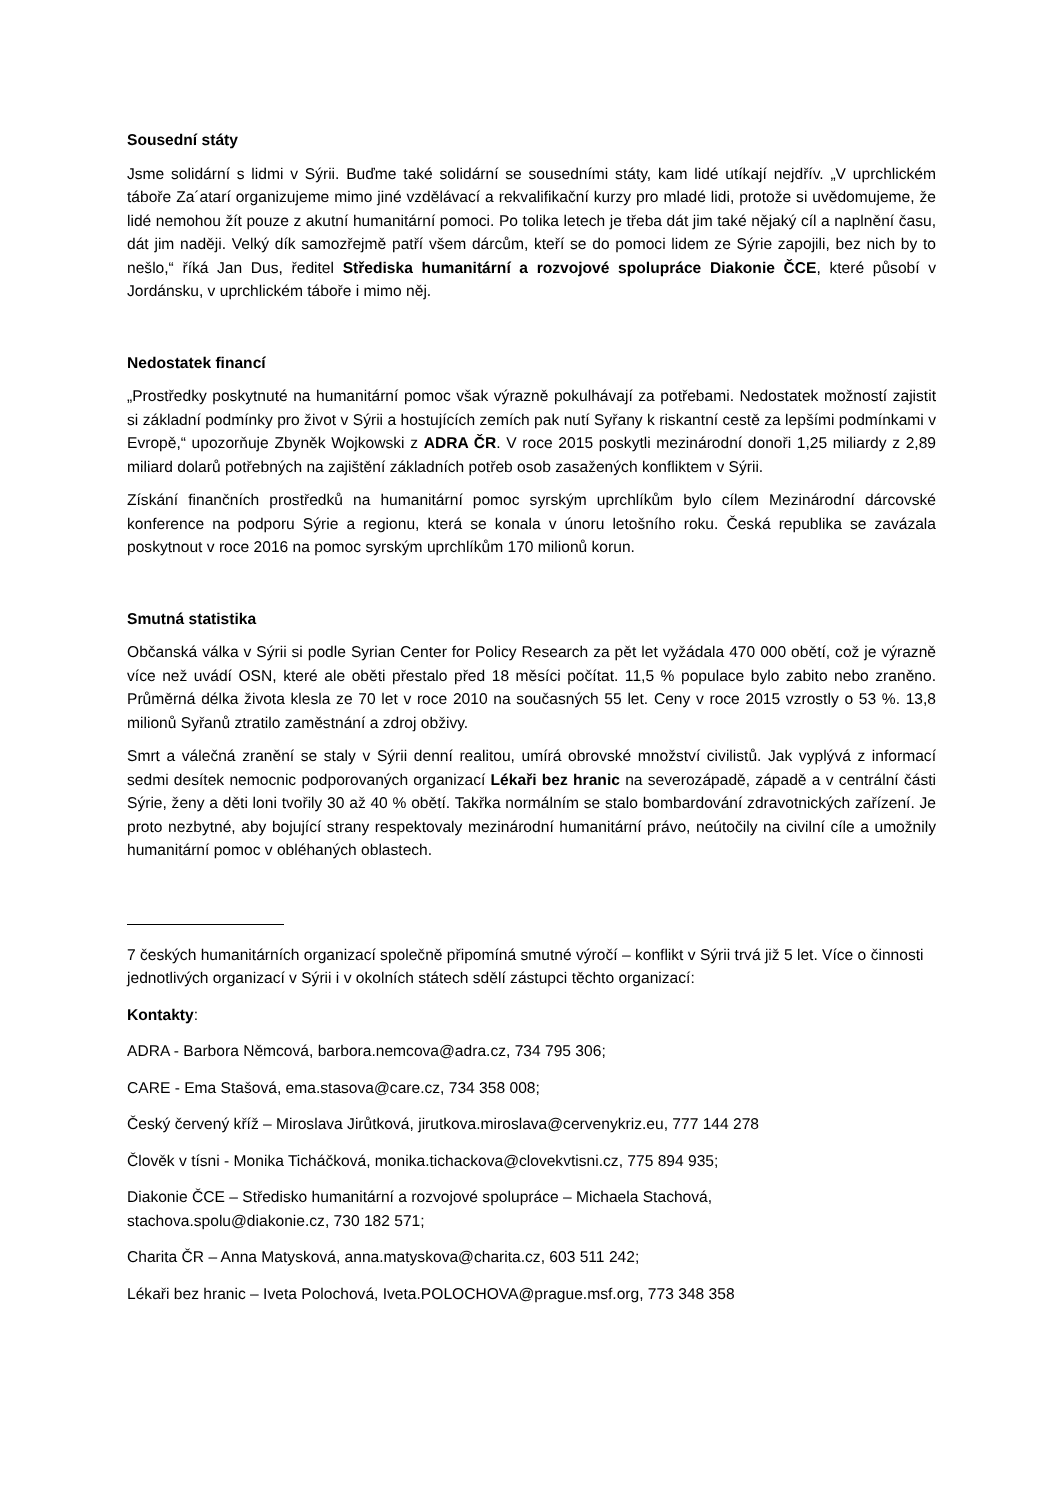Sousední státy
Jsme solidární s lidmi v Sýrii. Buďme také solidární se sousedními státy, kam lidé utíkají nejdřív. „V uprchlickém táboře Za´atarí organizujeme mimo jiné vzdělávací a rekvalifikační kurzy pro mladé lidi, protože si uvědomujeme, že lidé nemohou žít pouze z akutní humanitární pomoci. Po tolika letech je třeba dát jim také nějaký cíl a naplnění času, dát jim naději. Velký dík samozřejmě patří všem dárcům, kteří se do pomoci lidem ze Sýrie zapojili, bez nich by to nešlo,“ říká Jan Dus, ředitel Střediska humanitární a rozvojové spolupráce Diakonie ČCE, které působí v Jordánsku, v uprchlickém táboře i mimo něj.
Nedostatek financí
„Prostředky poskytnuté na humanitární pomoc však výrazně pokulhávají za potřebami. Nedostatek možností zajistit si základní podmínky pro život v Sýrii a hostujících zemích pak nutí Syřany k riskantní cestě za lepšími podmínkami v Evropě,“ upozorňuje Zbyněk Wojkowski z ADRA ČR. V roce 2015 poskytli mezinárodní donoři 1,25 miliardy z 2,89 miliard dolarů potřebných na zajištění základních potřeb osob zasažených konfliktem v Sýrii.
Získání finančních prostředků na humanitární pomoc syrským uprchlíkům bylo cílem Mezinárodní dárcovské konference na podporu Sýrie a regionu, která se konala v únoru letošního roku. Česká republika se zavázala poskytnout v roce 2016 na pomoc syrským uprchlíkům 170 milionů korun.
Smutná statistika
Občanská válka v Sýrii si podle Syrian Center for Policy Research za pět let vyžádala 470 000 obětí, což je výrazně více než uvádí OSN, které ale oběti přestalo před 18 měsíci počítat. 11,5 % populace bylo zabito nebo zraněno. Průměrná délka života klesla ze 70 let v roce 2010 na současných 55 let. Ceny v roce 2015 vzrostly o 53 %. 13,8 milionů Syřanů ztratilo zaměstnání a zdroj obživy.
Smrt a válečná zranění se staly v Sýrii denní realitou, umírá obrovské množství civilistů. Jak vyplývá z informací sedmi desítek nemocnic podporovaných organizací Lékaři bez hranic na severozápadě, západě a v centrální části Sýrie, ženy a děti loni tvořily 30 až 40 % obětí. Takřka normálním se stalo bombardování zdravotnických zařízení. Je proto nezbytné, aby bojující strany respektovaly mezinárodní humanitární právo, neútočily na civilní cíle a umožnily humanitární pomoc v obléhaných oblastech.
7 českých humanitárních organizací společně připomíná smutné výročí – konflikt v Sýrii trvá již 5 let. Více o činnosti jednotlivých organizací v Sýrii i v okolních státech sdělí zástupci těchto organizací:
Kontakty:
ADRA - Barbora Němcová, barbora.nemcova@adra.cz, 734 795 306;
CARE - Ema Stašová, ema.stasova@care.cz, 734 358 008;
Český červený kříž – Miroslava Jirůtková, jirutkova.miroslava@cervenykriz.eu, 777 144 278
Člověk v tísni - Monika Ticháčková, monika.tichackova@clovekvtisni.cz, 775 894 935;
Diakonie ČCE – Středisko humanitární a rozvojové spolupráce – Michaela Stachová,
stachova.spolu@diakonie.cz, 730 182 571;
Charita ČR – Anna Matysková, anna.matyskova@charita.cz, 603 511 242;
Lékaři bez hranic – Iveta Polochová, Iveta.POLOCHOVA@prague.msf.org, 773 348 358